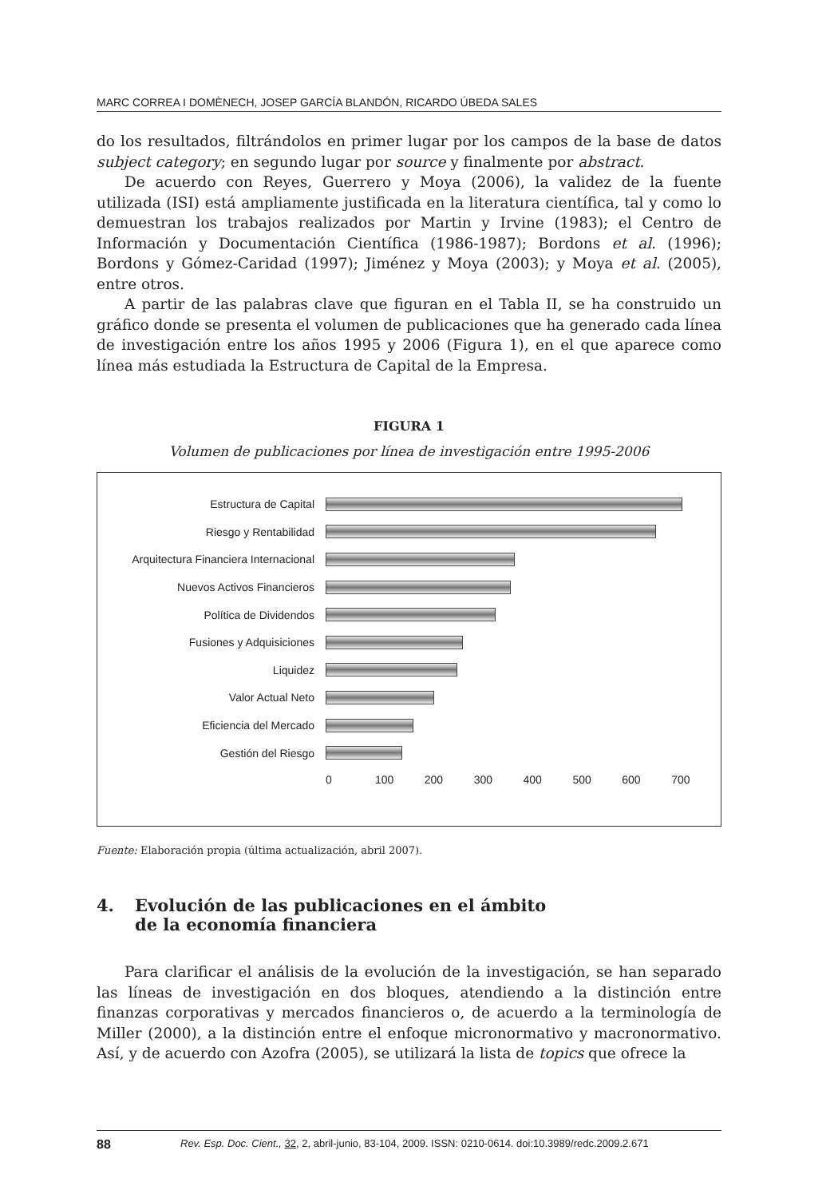MARC CORREA I DOMÈNECH, JOSEP GARCÍA BLANDÓN, RICARDO ÚBEDA SALES
do los resultados, filtrándolos en primer lugar por los campos de la base de datos subject category; en segundo lugar por source y finalmente por abstract.
De acuerdo con Reyes, Guerrero y Moya (2006), la validez de la fuente utilizada (ISI) está ampliamente justificada en la literatura científica, tal y como lo demuestran los trabajos realizados por Martin y Irvine (1983); el Centro de Información y Documentación Científica (1986-1987); Bordons et al. (1996); Bordons y Gómez-Caridad (1997); Jiménez y Moya (2003); y Moya et al. (2005), entre otros.
A partir de las palabras clave que figuran en el Tabla II, se ha construido un gráfico donde se presenta el volumen de publicaciones que ha generado cada línea de investigación entre los años 1995 y 2006 (Figura 1), en el que aparece como línea más estudiada la Estructura de Capital de la Empresa.
FIGURA 1
Volumen de publicaciones por línea de investigación entre 1995-2006
Estructura de Capital
Riesgo y Rentabilidad
Arquitectura Financiera Internacional
Nuevos Activos Financieros
Política de Dividendos
Fusiones y Adquisiciones
Liquidez
Valor Actual Neto
Eficiencia del Mercado
Gestión del Riesgo
0 100 200 300 400 500 600 700
Fuente: Elaboración propia (última actualización, abril 2007).
4. Evolución de las publicaciones en el ámbito
de la economía financiera
Para clarificar el análisis de la evolución de la investigación, se han separado las líneas de investigación en dos bloques, atendiendo a la distinción entre finanzas corporativas y mercados financieros o, de acuerdo a la terminología de Miller (2000), a la distinción entre el enfoque micronormativo y macronormativo. Así, y de acuerdo con Azofra (2005), se utilizará la lista de topics que ofrece la
88 Rev. Esp. Doc. Cient., 32, 2, abril-junio, 83-104, 2009. ISSN: 0210-0614. doi:10.3989/redc.2009.2.671